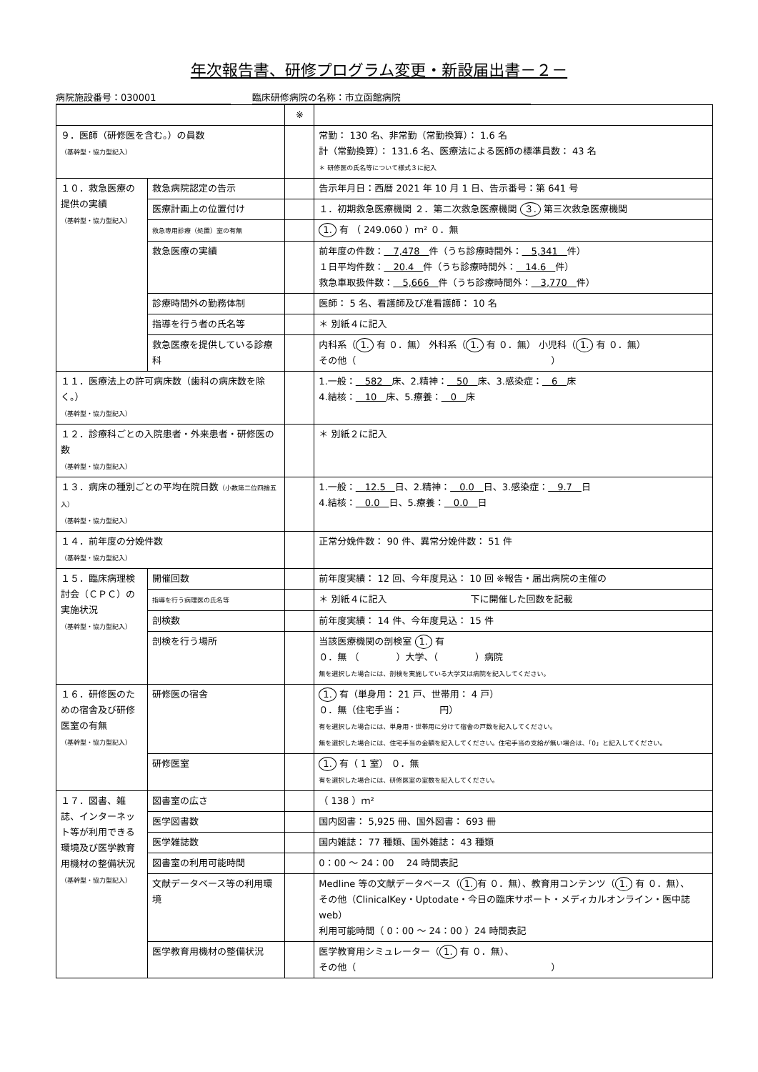年次報告書、研修プログラム変更・新設届出書－２－
病院施設番号：030001　　　　　　　　臨床研修病院の名称：市立函館病院　　　　　　　　　　　　　　
| | | ※ | |
| ９．医師（研修医を含む。）の員数 （基幹型・協力型記入） | | | 常勤： 130 名、非常勤（常勤換算）： 1.6 名 計（常勤換算）： 131.6 名、医療法による医師の標準員数： 43 名 ＊ 研修医の氏名等について様式３に記入 |
| １０．救急医療の提供の実績 （基幹型・協力型記入） | 救急病院認定の告示 | | 告示年月日：西暦 2021 年 10 月 1 日、告示番号：第 641 号 |
| | 医療計画上の位置付け | | １．初期救急医療機関 ２．第二次救急医療機関 ３. 第三次救急医療機関 |
| | 救急専用診療（処置）室の有無 | | 1. 有 （ 249.060 ）ｍ² ０．無 |
| | 救急医療の実績 | | 前年度の件数： 7,478 件（うち診療時間外： 5,341 件） １日平均件数： 20.4 件（うち診療時間外： 14.6 件） 救急車取扱件数： 5,666 件（うち診療時間外： 3,770 件） |
| | 診療時間外の勤務体制 | | 医師： 5 名、看護師及び准看護師： 10 名 |
| | 指導を行う者の氏名等 | | ＊ 別紙４に記入 |
| | 救急医療を提供している診療科 | | 内科系（ 1. 有 ０．無） 外科系（ 1. 有 ０．無） 小児科（ 1. 有 ０．無） その他（ ） |
| １１．医療法上の許可病床数（歯科の病床数を除く。） （基幹型・協力型記入） | | | 1.一般： 582 床、2.精神： 50 床、3.感染症： 6 床 4.結核： 10 床、5.療養： 0 床 |
| １２．診療科ごとの入院患者・外来患者・研修医の数 （基幹型・協力型記入） | | | ＊ 別紙２に記入 |
| １３．病床の種別ごとの平均在院日数 （小数第二位四捨五入） （基幹型・協力型記入） | | | 1.一般： 12.5 日、2.精神： 0.0 日、3.感染症： 9.7 日 4.結核： 0.0 日、5.療養： 0.0 日 |
| １４．前年度の分娩件数 （基幹型・協力型記入） | | | 正常分娩件数： 90 件、異常分娩件数： 51 件 |
| １５．臨床病理検討会（ＣＰＣ）の実施状況 （基幹型・協力型記入） | 開催回数 | | 前年度実績： 12 回、今年度見込： 10 回 ※報告・届出病院の主催の |
| | 指導を行う病理医の氏名等 | | ＊ 別紙４に記入 下に開催した回数を記載 |
| | 剖検数 | | 前年度実績： 14 件、今年度見込： 15 件 |
| | 剖検を行う場所 | | 当該医療機関の剖検室 1. 有 ０．無 （ ）大学、（ ）病院 無を選択した場合には、剖検を実施している大学又は病院を記入してください。 |
| １６．研修医のための宿舎及び研修医室の有無 （基幹型・協力型記入） | 研修医の宿舎 | | 1. 有（単身用： 21 戸、世帯用： 4 戸） ０．無（住宅手当： 円） 有を選択した場合には、単身用・世帯用に分けて宿舎の戸数を記入してください。 無を選択した場合には、住宅手当の金額を記入してください。住宅手当の支給が無い場合は、「0」と記入してください。 |
| | 研修医室 | | 1. 有（ 1 室） ０．無 有を選択した場合には、研修医室の室数を記入してください。 |
| １７．図書、雑誌、インターネット等が利用できる環境及び医学教育用機材の整備状況 （基幹型・協力型記入） | 図書室の広さ | | （ 138 ）ｍ² |
| | 医学図書数 | | 国内図書： 5,925 冊、国外図書： 693 冊 |
| | 医学雑誌数 | | 国内雑誌： 77 種類、国外雑誌： 43 種類 |
| | 図書室の利用可能時間 | | 0：00 ～ 24：00 24 時間表記 |
| | 文献データベース等の利用環境 | | Medline 等の文献データベース（ 1. 有 ０．無）、教育用コンテンツ（ 1. 有 ０．無）、 その他（ClinicalKey・Uptodate・今日の臨床サポート・メディカルオンライン・医中誌 web） 利用可能時間（ 0：00 ～ 24：00 ）24 時間表記 |
| | 医学教育用機材の整備状況 | | 医学教育用シミュレーター（ 1. 有 ０．無）、 その他（ ） |